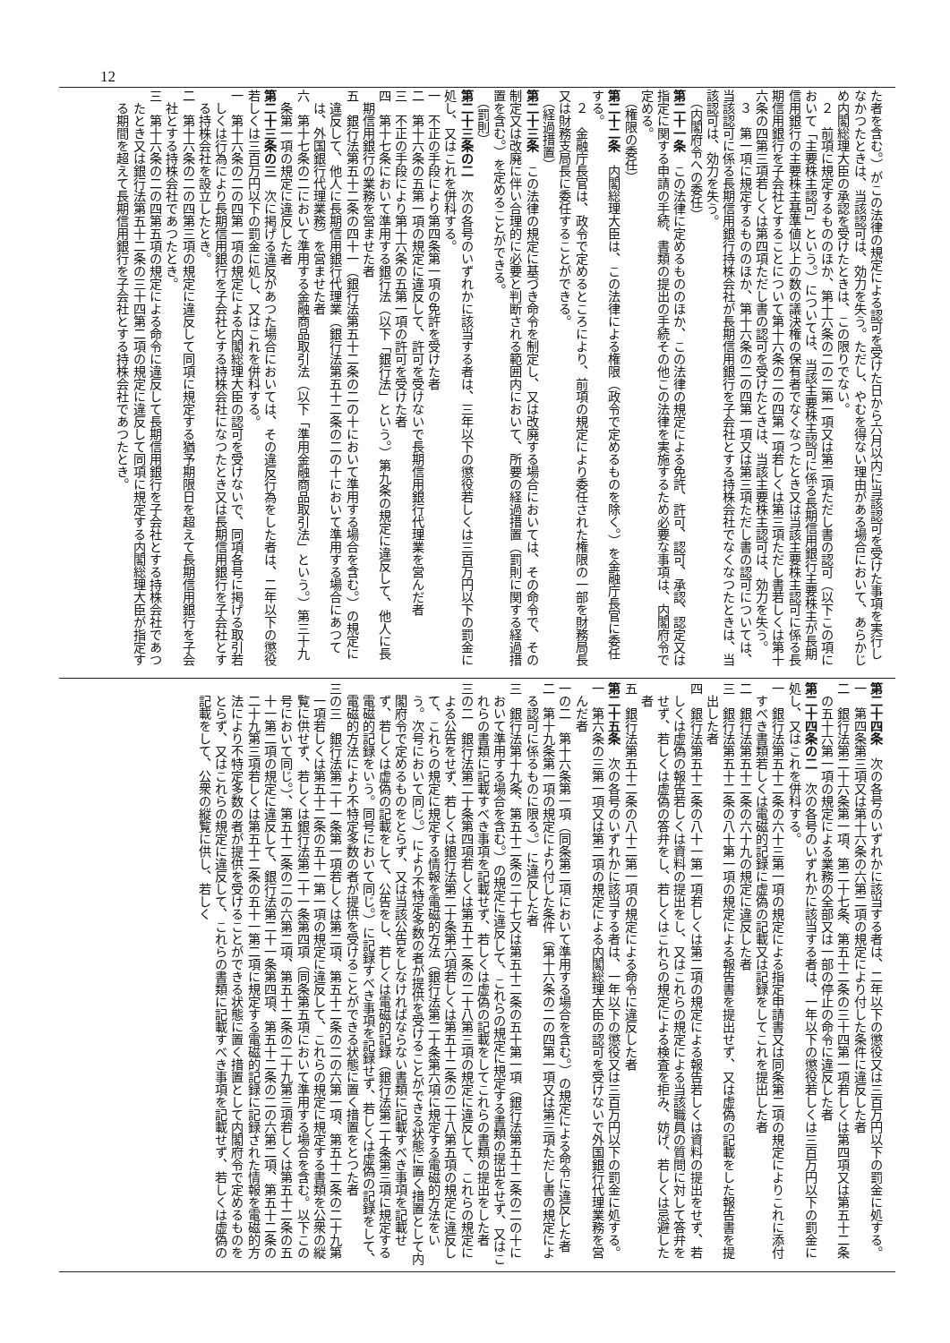12
た者を含む。）がこの法律の規定による認可を受けた日から六月以内に当該認可を受けた事項を実行しなかつたときは、当該認可は、効力を失う。ただし、やむを得ない理由がある場合において、あらかじめ内閣総理大臣の承認を受けたときは、この限りでない。
２　前項に規定するもののほか、第十六条の二の二第一項又は第二項ただし書の認可（以下この項において「主要株主認可」という。）については、当該主要株主認可に係る長期信用銀行主要株主が長期信用銀行の主要株主基準値以上の数の議決権の保有者でなくなつたとき又は当該主要株主認可に係る長期信用銀行を子会社とすることについて第十六条の二の四第一項若しくは第三項ただし書若しくは第十六条の四第三項若しくは第四項ただし書の認可を受けたときは、当該主要株主認可は、効力を失う。
３　第一項に規定するもののほか、第十六条の二の四第一項又は第三項ただし書の認可については、当該認可に係る長期信用銀行持株会社が長期信用銀行を子会社とする持株会社でなくなつたときは、当該認可は、効力を失う。
（内閣府令への委任）
第二十一条　この法律に定めるもののほか、この法律の規定による免許、許可、認可、承認、認定又は指定に関する申請の手続、書類の提出の手続その他この法律を実施するため必要な事項は、内閣府令で定める。
（権限の委任）
第二十二条　内閣総理大臣は、この法律による権限（政令で定めるものを除く。）を金融庁長官に委任する。
２　金融庁長官は、政令で定めるところにより、前項の規定により委任された権限の一部を財務局長又は財務支局長に委任することができる。
（経過措置）
第二十三条　この法律の規定に基づき命令を制定し、又は改廃する場合においては、その命令で、その制定又は改廃に伴い合理的に必要と判断される範囲内において、所要の経過措置（罰則に関する経過措置を含む。）を定めることができる。
（罰則）
第二十三条の二　次の各号のいずれかに該当する者は、三年以下の懲役若しくは三百万円以下の罰金に処し、又はこれを併科する。
一　不正の手段により第四条第一項の免許を受けた者
二　第十六条の五第一項の規定に違反して、許可を受けないで長期信用銀行代理業を営んだ者
三　不正の手段により第十六条の五第一項の許可を受けた者
四　第十七条において準用する銀行法（以下「銀行法」という。）第九条の規定に違反して、他人に長期信用銀行の業務を営ませた者
五　銀行法第五十二条の四十一（銀行法第五十二条の二の十において準用する場合を含む。）の規定に違反して、他人に長期信用銀行代理業（銀行法第五十二条の二の十において準用する場合にあつては、外国銀行代理業務）を営ませた者
六　第十七条の二において準用する金融商品取引法（以下「準用金融商品取引法」という。）第三十九条第一項の規定に違反した者
第二十三条の三　次に掲げる違反があつた場合においては、その違反行為をした者は、二年以下の懲役若しくは三百万円以下の罰金に処し、又はこれを併科する。
一　第十六条の二の四第一項の規定による内閣総理大臣の認可を受けないで、同項各号に掲げる取引若しくは行為により長期信用銀行を子会社とする持株会社になつたとき又は長期信用銀行を子会社とする持株会社を設立したとき。
二　第十六条の二の四第三項の規定に違反して同項に規定する猶予期限日を超えて長期信用銀行を子会社とする持株会社であつたとき。
三　第十六条の二の四第五項の規定による命令に違反して長期信用銀行を子会社とする持株会社であつたとき又は銀行法第五十二条の三十四第二項の規定に違反して同項に規定する内閣総理大臣が指定する期間を超えて長期信用銀行を子会社とする持株会社であつたとき。
第二十四条　次の各号のいずれかに該当する者は、二年以下の懲役又は三百万円以下の罰金に処する。
一　第四条第三項又は第十六条の六第二項の規定により付した条件に違反した者
二　銀行法第二十六条第一項、第二十七条、第五十二条の三十四第一項若しくは第四項又は第五十二条の五十六第一項の規定による業務の全部又は一部の停止の命令に違反した者
第二十四条の二　次の各号のいずれかに該当する者は、一年以下の懲役若しくは三百万円以下の罰金に処し、又はこれを併科する。
一　銀行法第五十二条の六十三第一項の規定による指定申請書又は同条第二項の規定によりこれに添付すべき書類若しくは電磁的記録に虚偽の記載又は記録をしてこれを提出した者
二　銀行法第五十二条の六十九の規定に違反した者
三　銀行法第五十二条の八十第一項の規定による報告書を提出せず、又は虚偽の記載をした報告書を提出した者
四　銀行法第五十二条の八十一第一項若しくは第二項の規定による報告若しくは資料の提出をせず、若しくは虚偽の報告若しくは資料の提出をし、又はこれらの規定による当該職員の質問に対して答弁をせず、若しくは虚偽の答弁をし、若しくはこれらの規定による検査を拒み、妨げ、若しくは忌避した者
五　銀行法第五十二条の八十二第一項の規定による命令に違反した者
第二十五条　次の各号のいずれかに該当する者は、一年以下の懲役又は三百万円以下の罰金に処する。
一　第六条の三第一項又は第二項の規定による内閣総理大臣の認可を受けないで外国銀行代理業務を営んだ者
一の二　第十六条第一項（同条第二項において準用する場合を含む。）の規定による命令に違反した者
二　第十九条第一項の規定により付した条件（第十六条の二の四第一項又は第三項ただし書の規定による認可に係るものに限る。）に違反した者
三　銀行法第十九条、第五十二条の二十七又は第五十二条の五十第一項（銀行法第五十二条の二の十において準用する場合を含む。）の規定に違反して、これらの規定に規定する書類の提出をせず、又はこれらの書類に記載すべき事項を記載せず、若しくは虚偽の記載をしてこれらの書類の提出をした者
三の二　銀行法第二十条第四項若しくは第五十二条の二十八第三項の規定に違反して、これらの規定による公告をせず、若しくは銀行法第二十条第六項若しくは第五十二条の二十八第五項の規定に違反して、これらの規定に規定する情報を電磁的方法（銀行法第二十条第六項に規定する電磁的方法をいう。次号において同じ。）により不特定多数の者が提供を受けることができる状態に置く措置として内閣府令で定めるものをとらず、又は当該公告をしなければならない書類に記載すべき事項を記載せず、若しくは虚偽の記載をして、公告をし、若しくは電磁的記録（銀行法第二十条第三項に規定する電磁的記録をいう。同号において同じ。）に記録すべき事項を記録せず、若しくは虚偽の記録をして、電磁的方法により不特定多数の者が提供を受けることができる状態に置く措置をとつた者
三の三　銀行法第二十一条第一項若しくは第二項、第五十二条の二の六第一項、第五十二条の二十九第一項若しくは第五十二条の五十一第一項の規定に違反して、これらの規定に規定する書類を公衆の縦覧に供せず、若しくは銀行法第二十一条第四項（同条第五項において準用する場合を含む。以下この号において同じ。）、第五十二条の二の六第二項、第五十二条の二十九第三項若しくは第五十二条の五十一第二項の規定に違反して、銀行法第二十一条第四項、第五十二条の二の六第二項、第五十二条の二十九第三項若しくは第五十二条の五十一第二項に規定する電磁的記録に記録された情報を電磁的方法により不特定多数の者が提供を受けることができる状態に置く措置として内閣府令で定めるものをとらず、又はこれらの規定に違反して、これらの書類に記載すべき事項を記載せず、若しくは虚偽の記載をして、公衆の縦覧に供し、若しく